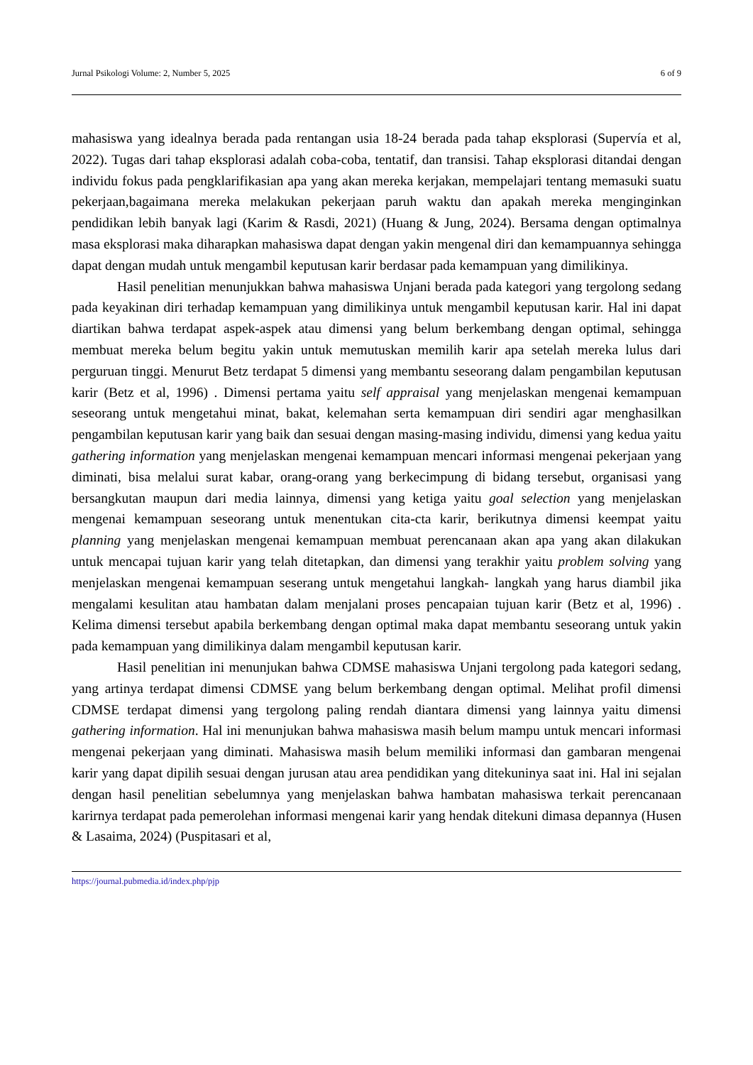Jurnal Psikologi Volume: 2, Number 5, 2025 6 of 9
mahasiswa yang idealnya berada pada rentangan usia 18-24 berada pada tahap eksplorasi (Supervía et al, 2022). Tugas dari tahap eksplorasi adalah coba-coba, tentatif, dan transisi. Tahap eksplorasi ditandai dengan individu fokus pada pengklarifikasian apa yang akan mereka kerjakan, mempelajari tentang memasuki suatu pekerjaan,bagaimana mereka melakukan pekerjaan paruh waktu dan apakah mereka menginginkan pendidikan lebih banyak lagi (Karim & Rasdi, 2021) (Huang & Jung, 2024). Bersama dengan optimalnya masa eksplorasi maka diharapkan mahasiswa dapat dengan yakin mengenal diri dan kemampuannya sehingga dapat dengan mudah untuk mengambil keputusan karir berdasar pada kemampuan yang dimilikinya.
Hasil penelitian menunjukkan bahwa mahasiswa Unjani berada pada kategori yang tergolong sedang pada keyakinan diri terhadap kemampuan yang dimilikinya untuk mengambil keputusan karir. Hal ini dapat diartikan bahwa terdapat aspek-aspek atau dimensi yang belum berkembang dengan optimal, sehingga membuat mereka belum begitu yakin untuk memutuskan memilih karir apa setelah mereka lulus dari perguruan tinggi. Menurut Betz terdapat 5 dimensi yang membantu seseorang dalam pengambilan keputusan karir (Betz et al, 1996) . Dimensi pertama yaitu self appraisal yang menjelaskan mengenai kemampuan seseorang untuk mengetahui minat, bakat, kelemahan serta kemampuan diri sendiri agar menghasilkan pengambilan keputusan karir yang baik dan sesuai dengan masing-masing individu, dimensi yang kedua yaitu gathering information yang menjelaskan mengenai kemampuan mencari informasi mengenai pekerjaan yang diminati, bisa melalui surat kabar, orang-orang yang berkecimpung di bidang tersebut, organisasi yang bersangkutan maupun dari media lainnya, dimensi yang ketiga yaitu goal selection yang menjelaskan mengenai kemampuan seseorang untuk menentukan cita-cta karir, berikutnya dimensi keempat yaitu planning yang menjelaskan mengenai kemampuan membuat perencanaan akan apa yang akan dilakukan untuk mencapai tujuan karir yang telah ditetapkan, dan dimensi yang terakhir yaitu problem solving yang menjelaskan mengenai kemampuan seserang untuk mengetahui langkah- langkah yang harus diambil jika mengalami kesulitan atau hambatan dalam menjalani proses pencapaian tujuan karir (Betz et al, 1996) . Kelima dimensi tersebut apabila berkembang dengan optimal maka dapat membantu seseorang untuk yakin pada kemampuan yang dimilikinya dalam mengambil keputusan karir.
Hasil penelitian ini menunjukan bahwa CDMSE mahasiswa Unjani tergolong pada kategori sedang, yang artinya terdapat dimensi CDMSE yang belum berkembang dengan optimal. Melihat profil dimensi CDMSE terdapat dimensi yang tergolong paling rendah diantara dimensi yang lainnya yaitu dimensi gathering information. Hal ini menunjukan bahwa mahasiswa masih belum mampu untuk mencari informasi mengenai pekerjaan yang diminati. Mahasiswa masih belum memiliki informasi dan gambaran mengenai karir yang dapat dipilih sesuai dengan jurusan atau area pendidikan yang ditekuninya saat ini. Hal ini sejalan dengan hasil penelitian sebelumnya yang menjelaskan bahwa hambatan mahasiswa terkait perencanaan karirnya terdapat pada pemerolehan informasi mengenai karir yang hendak ditekuni dimasa depannya (Husen & Lasaima, 2024) (Puspitasari et al,
https://journal.pubmedia.id/index.php/pjp